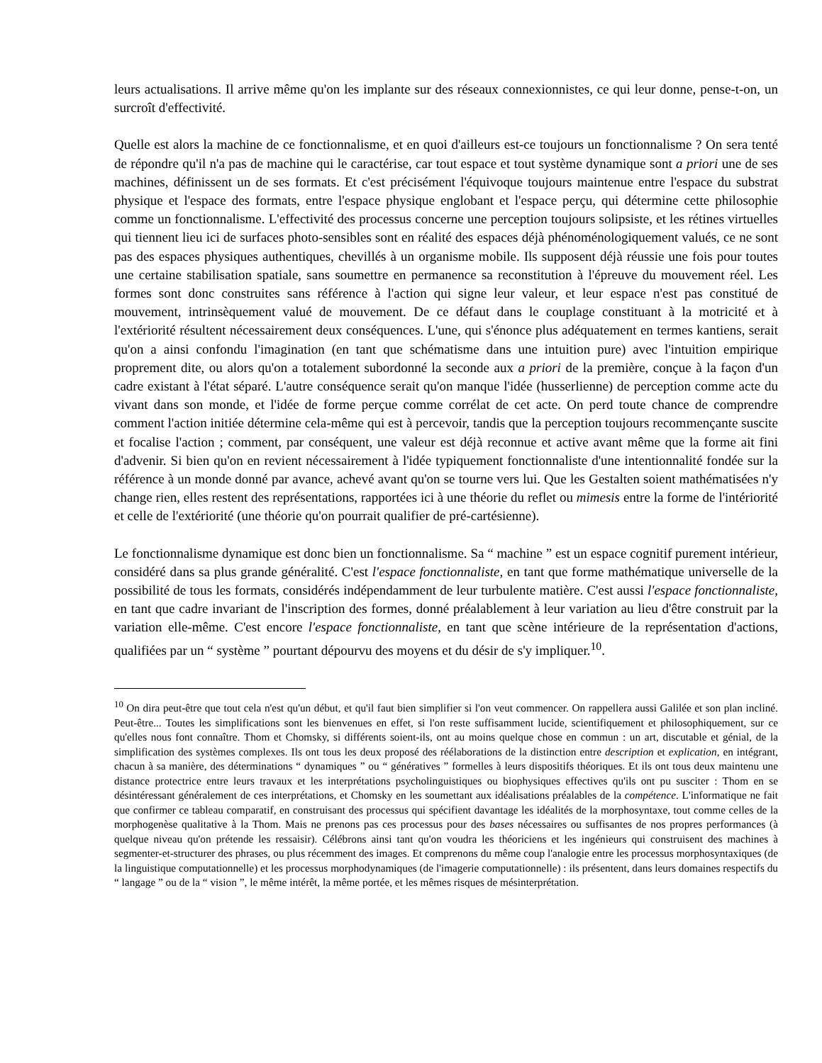leurs actualisations. Il arrive même qu'on les implante sur des réseaux connexionnistes, ce qui leur donne, pense-t-on, un surcroît d'effectivité.
Quelle est alors la machine de ce fonctionnalisme, et en quoi d'ailleurs est-ce toujours un fonctionnalisme ? On sera tenté de répondre qu'il n'a pas de machine qui le caractérise, car tout espace et tout système dynamique sont a priori une de ses machines, définissent un de ses formats. Et c'est précisément l'équivoque toujours maintenue entre l'espace du substrat physique et l'espace des formats, entre l'espace physique englobant et l'espace perçu, qui détermine cette philosophie comme un fonctionnalisme. L'effectivité des processus concerne une perception toujours solipsiste, et les rétines virtuelles qui tiennent lieu ici de surfaces photo-sensibles sont en réalité des espaces déjà phénoménologiquement valués, ce ne sont pas des espaces physiques authentiques, chevillés à un organisme mobile. Ils supposent déjà réussie une fois pour toutes une certaine stabilisation spatiale, sans soumettre en permanence sa reconstitution à l'épreuve du mouvement réel. Les formes sont donc construites sans référence à l'action qui signe leur valeur, et leur espace n'est pas constitué de mouvement, intrinsèquement valué de mouvement. De ce défaut dans le couplage constituant à la motricité et à l'extériorité résultent nécessairement deux conséquences. L'une, qui s'énonce plus adéquatement en termes kantiens, serait qu'on a ainsi confondu l'imagination (en tant que schématisme dans une intuition pure) avec l'intuition empirique proprement dite, ou alors qu'on a totalement subordonné la seconde aux a priori de la première, conçue à la façon d'un cadre existant à l'état séparé. L'autre conséquence serait qu'on manque l'idée (husserlienne) de perception comme acte du vivant dans son monde, et l'idée de forme perçue comme corrélat de cet acte. On perd toute chance de comprendre comment l'action initiée détermine cela-même qui est à percevoir, tandis que la perception toujours recommençante suscite et focalise l'action ; comment, par conséquent, une valeur est déjà reconnue et active avant même que la forme ait fini d'advenir. Si bien qu'on en revient nécessairement à l'idée typiquement fonctionnaliste d'une intentionnalité fondée sur la référence à un monde donné par avance, achevé avant qu'on se tourne vers lui. Que les Gestalten soient mathématisées n'y change rien, elles restent des représentations, rapportées ici à une théorie du reflet ou mimesis entre la forme de l'intériorité et celle de l'extériorité (une théorie qu'on pourrait qualifier de pré-cartésienne).
Le fonctionnalisme dynamique est donc bien un fonctionnalisme. Sa “ machine ” est un espace cognitif purement intérieur, considéré dans sa plus grande généralité. C'est l'espace fonctionnaliste, en tant que forme mathématique universelle de la possibilité de tous les formats, considérés indépendamment de leur turbulente matière. C'est aussi l'espace fonctionnaliste, en tant que cadre invariant de l'inscription des formes, donné préalablement à leur variation au lieu d'être construit par la variation elle-même. C'est encore l'espace fonctionnaliste, en tant que scène intérieure de la représentation d'actions, qualifiées par un “ système ” pourtant dépourvu des moyens et du désir de s'y impliquer.<sup>10</sup>.
<sup>10</sup> On dira peut-être que tout cela n'est qu'un début, et qu'il faut bien simplifier si l'on veut commencer. On rappellera aussi Galilée et son plan incliné. Peut-être... Toutes les simplifications sont les bienvenues en effet, si l'on reste suffisamment lucide, scientifiquement et philosophiquement, sur ce qu'elles nous font connaître. Thom et Chomsky, si différents soient-ils, ont au moins quelque chose en commun : un art, discutable et génial, de la simplification des systèmes complexes. Ils ont tous les deux proposé des réélaborations de la distinction entre description et explication, en intégrant, chacun à sa manière, des déterminations “ dynamiques ” ou “ génératives ” formelles à leurs dispositifs théoriques. Et ils ont tous deux maintenu une distance protectrice entre leurs travaux et les interprétations psycholinguistiques ou biophysiques effectives qu'ils ont pu susciter : Thom en se désintéressant généralement de ces interprétations, et Chomsky en les soumettant aux idéalisations préalables de la compétence. L'informatique ne fait que confirmer ce tableau comparatif, en construisant des processus qui spécifient davantage les idéalités de la morphosyntaxe, tout comme celles de la morphogenèse qualitative à la Thom. Mais ne prenons pas ces processus pour des bases nécessaires ou suffisantes de nos propres performances (à quelque niveau qu'on prétende les ressaisir). Célébrons ainsi tant qu'on voudra les théoriciens et les ingénieurs qui construisent des machines à segmenter-et-structurer des phrases, ou plus récemment des images. Et comprenons du même coup l'analogie entre les processus morphosyntaxiques (de la linguistique computationnelle) et les processus morphodynamiques (de l'imagerie computationnelle) : ils présentent, dans leurs domaines respectifs du “ langage ” ou de la “ vision ”, le même intérêt, la même portée, et les mêmes risques de mésinterprétation.